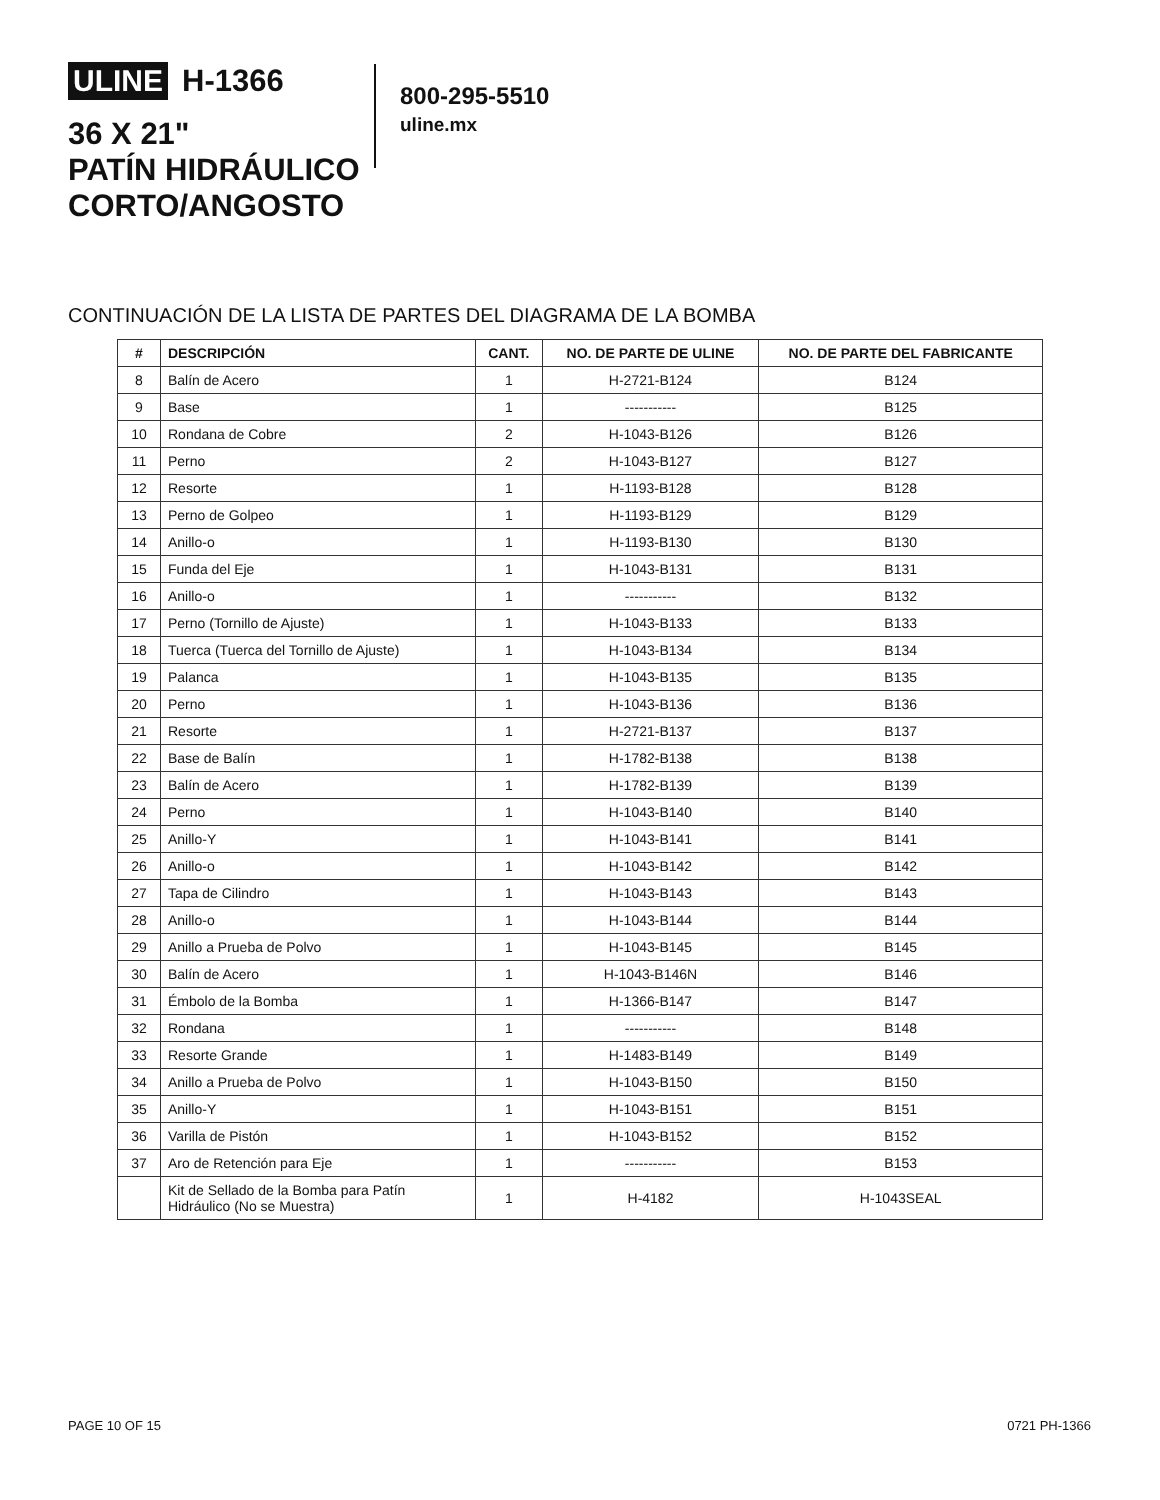ULINE H-1366
36 X 21"
PATÍN HIDRÁULICO
CORTO/ANGOSTO
800-295-5510
uline.mx
CONTINUACIÓN DE LA LISTA DE PARTES DEL DIAGRAMA DE LA BOMBA
| # | DESCRIPCIÓN | CANT. | NO. DE PARTE DE ULINE | NO. DE PARTE DEL FABRICANTE |
| --- | --- | --- | --- | --- |
| 8 | Balín de Acero | 1 | H-2721-B124 | B124 |
| 9 | Base | 1 | ----------- | B125 |
| 10 | Rondana de Cobre | 2 | H-1043-B126 | B126 |
| 11 | Perno | 2 | H-1043-B127 | B127 |
| 12 | Resorte | 1 | H-1193-B128 | B128 |
| 13 | Perno de Golpeo | 1 | H-1193-B129 | B129 |
| 14 | Anillo-o | 1 | H-1193-B130 | B130 |
| 15 | Funda del Eje | 1 | H-1043-B131 | B131 |
| 16 | Anillo-o | 1 | ----------- | B132 |
| 17 | Perno (Tornillo de Ajuste) | 1 | H-1043-B133 | B133 |
| 18 | Tuerca (Tuerca del Tornillo de Ajuste) | 1 | H-1043-B134 | B134 |
| 19 | Palanca | 1 | H-1043-B135 | B135 |
| 20 | Perno | 1 | H-1043-B136 | B136 |
| 21 | Resorte | 1 | H-2721-B137 | B137 |
| 22 | Base de Balín | 1 | H-1782-B138 | B138 |
| 23 | Balín de Acero | 1 | H-1782-B139 | B139 |
| 24 | Perno | 1 | H-1043-B140 | B140 |
| 25 | Anillo-Y | 1 | H-1043-B141 | B141 |
| 26 | Anillo-o | 1 | H-1043-B142 | B142 |
| 27 | Tapa de Cilindro | 1 | H-1043-B143 | B143 |
| 28 | Anillo-o | 1 | H-1043-B144 | B144 |
| 29 | Anillo a Prueba de Polvo | 1 | H-1043-B145 | B145 |
| 30 | Balín de Acero | 1 | H-1043-B146N | B146 |
| 31 | Émbolo de la Bomba | 1 | H-1366-B147 | B147 |
| 32 | Rondana | 1 | ----------- | B148 |
| 33 | Resorte Grande | 1 | H-1483-B149 | B149 |
| 34 | Anillo a Prueba de Polvo | 1 | H-1043-B150 | B150 |
| 35 | Anillo-Y | 1 | H-1043-B151 | B151 |
| 36 | Varilla de Pistón | 1 | H-1043-B152 | B152 |
| 37 | Aro de Retención para Eje | 1 | ----------- | B153 |
| | Kit de Sellado de la Bomba para Patín Hidráulico (No se Muestra) | 1 | H-4182 | H-1043SEAL |
PAGE 10 OF 15 0721 PH-1366